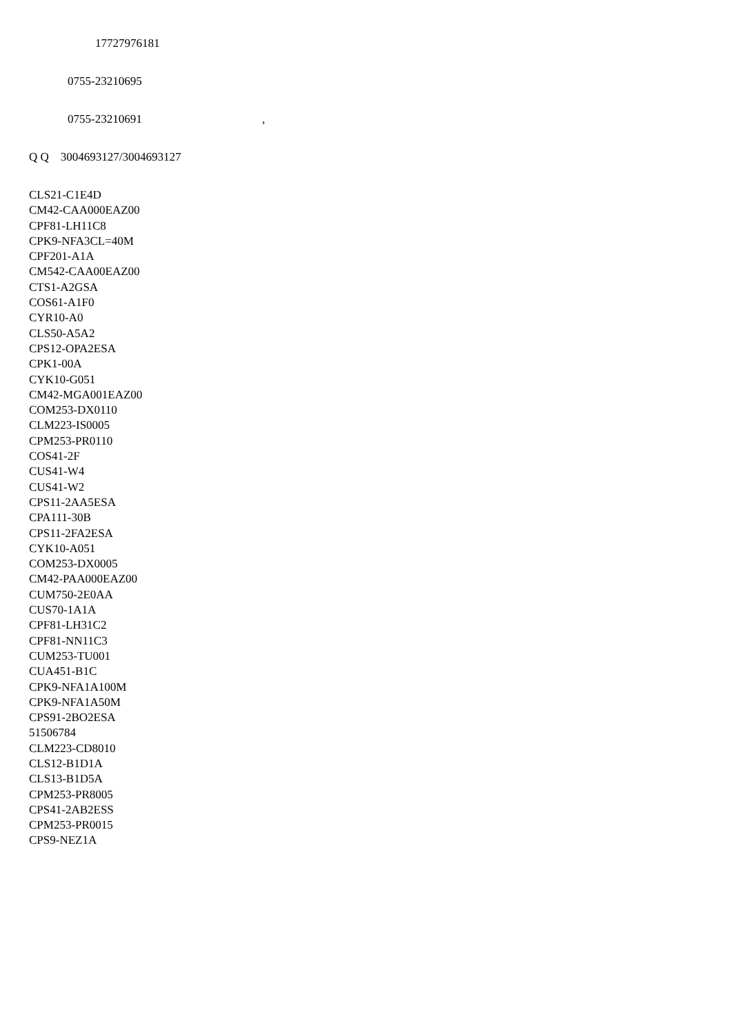17727976181
0755-23210695
0755-23210691 ,
Q Q 3004693127/3004693127
CLS21-C1E4D
CM42-CAA000EAZ00
CPF81-LH11C8
CPK9-NFA3CL=40M
CPF201-A1A
CM542-CAA00EAZ00
CTS1-A2GSA
COS61-A1F0
CYR10-A0
CLS50-A5A2
CPS12-OPA2ESA
CPK1-00A
CYK10-G051
CM42-MGA001EAZ00
COM253-DX0110
CLM223-IS0005
CPM253-PR0110
COS41-2F
CUS41-W4
CUS41-W2
CPS11-2AA5ESA
CPA111-30B
CPS11-2FA2ESA
CYK10-A051
COM253-DX0005
CM42-PAA000EAZ00
CUM750-2E0AA
CUS70-1A1A
CPF81-LH31C2
CPF81-NN11C3
CUM253-TU001
CUA451-B1C
CPK9-NFA1A100M
CPK9-NFA1A50M
CPS91-2BO2ESA
51506784
CLM223-CD8010
CLS12-B1D1A
CLS13-B1D5A
CPM253-PR8005
CPS41-2AB2ESS
CPM253-PR0015
CPS9-NEZ1A